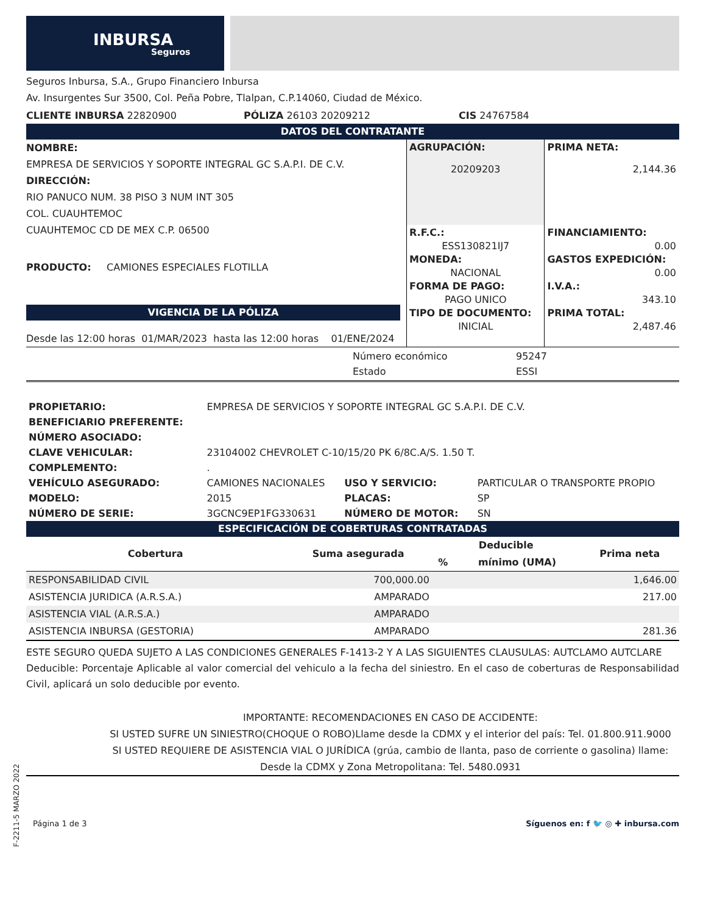INBURSA
Seguros
Seguros Inbursa, S.A., Grupo Financiero Inbursa
Av. Insurgentes Sur 3500, Col. Peña Pobre, Tlalpan, C.P.14060, Ciudad de México.
CLIENTE INBURSA 22820900 PÓLIZA 26103 20209212 CIS 24767584
DATOS DEL CONTRATANTE
NOMBRE:
EMPRESA DE SERVICIOS Y SOPORTE INTEGRAL GC S.A.P.I. DE C.V.
DIRECCIÓN:
RIO PANUCO NUM. 38 PISO 3 NUM INT 305
COL. CUAUHTEMOC
CUAUHTEMOC CD DE MEX C.P. 06500
PRODUCTO: CAMIONES ESPECIALES FLOTILLA
VIGENCIA DE LA PÓLIZA
Desde las 12:00 horas 01/MAR/2023 hasta las 12:00 horas 01/ENE/2024
| AGRUPACIÓN: 20209203 | PRIMA NETA: 2,144.36 |
| R.F.C.: ESS130821IJ7 MONEDA: NACIONAL FORMA DE PAGO: PAGO UNICO TIPO DE DOCUMENTO: INICIAL | FINANCIAMIENTO: 0.00 GASTOS EXPEDICIÓN: 0.00 I.V.A.: 343.10 PRIMA TOTAL: 2,487.46 |
Número económico 95247
Estado ESSI
| PROPIETARIO: | EMPRESA DE SERVICIOS Y SOPORTE INTEGRAL GC S.A.P.I. DE C.V. | | |
| BENEFICIARIO PREFERENTE: | | | |
| NÚMERO ASOCIADO: | | | |
| CLAVE VEHICULAR: | 23104002 CHEVROLET C-10/15/20 PK 6/8C.A/S. 1.50 T. | | |
| COMPLEMENTO: | . | | |
| VEHÍCULO ASEGURADO: | CAMIONES NACIONALES | USO Y SERVICIO: | PARTICULAR O TRANSPORTE PROPIO |
| MODELO: | 2015 | PLACAS: | SP |
| NÚMERO DE SERIE: | 3GCNC9EP1FG330631 | NÚMERO DE MOTOR: | SN |
ESPECIFICACIÓN DE COBERTURAS CONTRATADAS
| Cobertura | Suma asegurada | Deducible | | Prima neta |
| --- | --- | --- | --- | --- |
| | | % | mínimo (UMA) | |
| RESPONSABILIDAD CIVIL | 700,000.00 | | | 1,646.00 |
| ASISTENCIA JURIDICA (A.R.S.A.) | AMPARADO | | | 217.00 |
| ASISTENCIA VIAL (A.R.S.A.) | AMPARADO | | | |
| ASISTENCIA INBURSA (GESTORIA) | AMPARADO | | | 281.36 |
ESTE SEGURO QUEDA SUJETO A LAS CONDICIONES GENERALES F-1413-2 Y A LAS SIGUIENTES CLAUSULAS: AUTCLAMO AUTCLARE
Deducible: Porcentaje Aplicable al valor comercial del vehiculo a la fecha del siniestro. En el caso de coberturas de Responsabilidad Civil, aplicará un solo deducible por evento.
IMPORTANTE: RECOMENDACIONES EN CASO DE ACCIDENTE:
SI USTED SUFRE UN SINIESTRO(CHOQUE O ROBO)Llame desde la CDMX y el interior del país: Tel. 01.800.911.9000
SI USTED REQUIERE DE ASISTENCIA VIAL O JURÍDICA (grúa, cambio de llanta, paso de corriente o gasolina) llame:
Desde la CDMX y Zona Metropolitana: Tel. 5480.0931
Página 1 de 3 Síguenos en: f 🐦 ◎ ✚ inbursa.com
F-2211-5 MARZO 2022